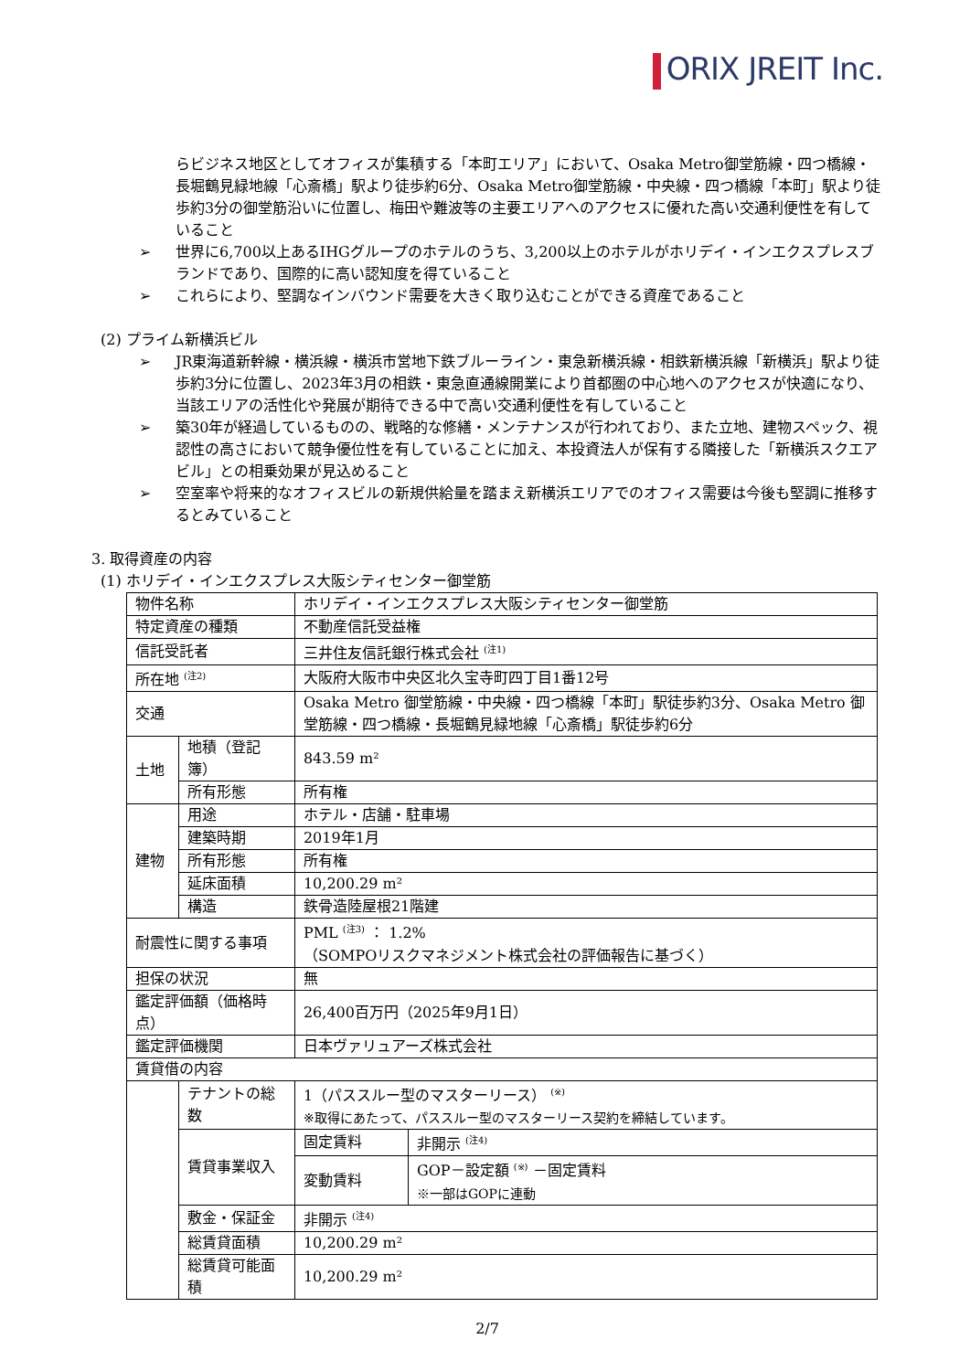ORIX JREIT Inc.
らビジネス地区としてオフィスが集積する「本町エリア」において、Osaka Metro御堂筋線・四つ橋線・長堀鶴見緑地線「心斎橋」駅より徒歩約6分、Osaka Metro御堂筋線・中央線・四つ橋線「本町」駅より徒歩約3分の御堂筋沿いに位置し、梅田や難波等の主要エリアへのアクセスに優れた高い交通利便性を有していること
➢ 世界に6,700以上あるIHGグループのホテルのうち、3,200以上のホテルがホリデイ・インエクスプレスブランドであり、国際的に高い認知度を得ていること
➢ これらにより、堅調なインバウンド需要を大きく取り込むことができる資産であること
(2) プライム新横浜ビル
➢ JR東海道新幹線・横浜線・横浜市営地下鉄ブルーライン・東急新横浜線・相鉄新横浜線「新横浜」駅より徒歩約3分に位置し、2023年3月の相鉄・東急直通線開業により首都圏の中心地へのアクセスが快適になり、当該エリアの活性化や発展が期待できる中で高い交通利便性を有していること
➢ 築30年が経過しているものの、戦略的な修繕・メンテナンスが行われており、また立地、建物スペック、視認性の高さにおいて競争優位性を有していることに加え、本投資法人が保有する隣接した「新横浜スクエアビル」との相乗効果が見込めること
➢ 空室率や将来的なオフィスビルの新規供給量を踏まえ新横浜エリアでのオフィス需要は今後も堅調に推移するとみていること
3. 取得資産の内容
(1) ホリデイ・インエクスプレス大阪シティセンター御堂筋
| 物件名称 | | ホリデイ・インエクスプレス大阪シティセンター御堂筋 | |
| 特定資産の種類 | | 不動産信託受益権 | |
| 信託受託者 | | 三井住友信託銀行株式会社 <sup>(注1)</sup> | |
| 所在地 <sup>(注2)</sup> | | 大阪府大阪市中央区北久宝寺町四丁目1番12号 | |
| 交通 | | Osaka Metro 御堂筋線・中央線・四つ橋線「本町」駅徒歩約3分、Osaka Metro 御堂筋線・四つ橋線・長堀鶴見緑地線「心斎橋」駅徒歩約6分 | |
| 土地 | 地積（登記簿） | 843.59 m² | |
| | 所有形態 | 所有権 | |
| 建物 | 用途 | ホテル・店舗・駐車場 | |
| | 建築時期 | 2019年1月 | |
| | 所有形態 | 所有権 | |
| | 延床面積 | 10,200.29 m² | |
| | 構造 | 鉄骨造陸屋根21階建 | |
| 耐震性に関する事項 | | PML <sup>(注3)</sup> ： 1.2% （SOMPOリスクマネジメント株式会社の評価報告に基づく） | |
| 担保の状況 | | 無 | |
| 鑑定評価額（価格時点） | | 26,400百万円（2025年9月1日） | |
| 鑑定評価機関 | | 日本ヴァリュアーズ株式会社 | |
| 賃貸借の内容 | | | |
| | テナントの総数 | 1（パススルー型のマスターリース） <sup>(※)</sup> ※取得にあたって、パススルー型のマスターリース契約を締結しています。 | |
| | 賃貸事業収入 | 固定賃料 | 非開示 <sup>(注4)</sup> |
| | | 変動賃料 | GOP－設定額 <sup>(※)</sup> －固定賃料 ※一部はGOPに連動 |
| | 敷金・保証金 | 非開示 <sup>(注4)</sup> | |
| | 総賃貸面積 | 10,200.29 m² | |
| | 総賃貸可能面積 | 10,200.29 m² | |
2/7